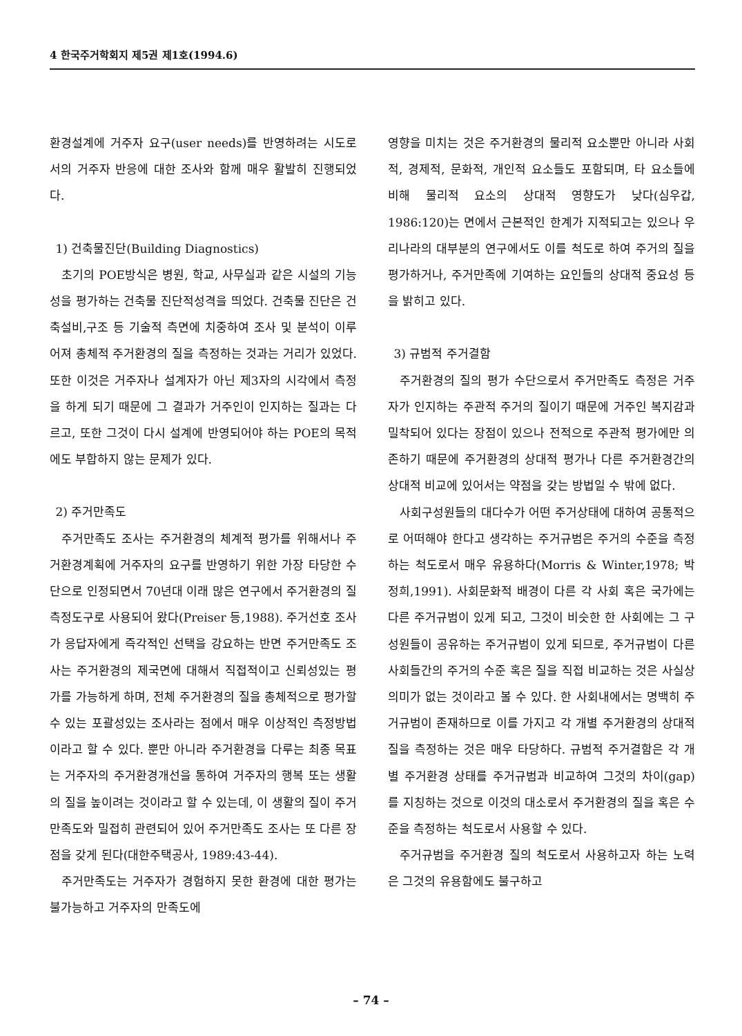4 한국주거학회지 제5권 제1호(1994.6)
환경설계에 거주자 요구(user needs)를 반영하려는 시도로서의 거주자 반응에 대한 조사와 함께 매우 활발히 진행되었다.
1) 건축물진단(Building Diagnostics)
초기의 POE방식은 병원, 학교, 사무실과 같은 시설의 기능성을 평가하는 건축물 진단적성격을 띄었다. 건축물 진단은 건축설비,구조 등 기술적 측면에 치중하여 조사 및 분석이 이루어져 총체적 주거환경의 질을 측정하는 것과는 거리가 있었다. 또한 이것은 거주자나 설계자가 아닌 제3자의 시각에서 측정을 하게 되기 때문에 그 결과가 거주인이 인지하는 질과는 다르고, 또한 그것이 다시 설계에 반영되어야 하는 POE의 목적에도 부합하지 않는 문제가 있다.
2) 주거만족도
주거만족도 조사는 주거환경의 체계적 평가를 위해서나 주거환경계획에 거주자의 요구를 반영하기 위한 가장 타당한 수단으로 인정되면서 70년대 이래 많은 연구에서 주거환경의 질 측정도구로 사용되어 왔다(Preiser 등,1988). 주거선호 조사가 응답자에게 즉각적인 선택을 강요하는 반면 주거만족도 조사는 주거환경의 제국면에 대해서 직접적이고 신뢰성있는 평가를 가능하게 하며, 전체 주거환경의 질을 총체적으로 평가할 수 있는 포괄성있는 조사라는 점에서 매우 이상적인 측정방법이라고 할 수 있다. 뿐만 아니라 주거환경을 다루는 최종 목표는 거주자의 주거환경개선을 통하여 거주자의 행복 또는 생활의 질을 높이려는 것이라고 할 수 있는데, 이 생활의 질이 주거만족도와 밀접히 관련되어 있어 주거만족도 조사는 또 다른 장점을 갖게 된다(대한주택공사, 1989:43-44).
주거만족도는 거주자가 경험하지 못한 환경에 대한 평가는 불가능하고 거주자의 만족도에
영향을 미치는 것은 주거환경의 물리적 요소뿐만 아니라 사회적, 경제적, 문화적, 개인적 요소들도 포함되며, 타 요소들에 비해 물리적 요소의 상대적 영향도가 낮다(심우갑, 1986:120)는 면에서 근본적인 한계가 지적되고는 있으나 우리나라의 대부분의 연구에서도 이를 척도로 하여 주거의 질을 평가하거나, 주거만족에 기여하는 요인들의 상대적 중요성 등을 밝히고 있다.
3) 규범적 주거결함
주거환경의 질의 평가 수단으로서 주거만족도 측정은 거주자가 인지하는 주관적 주거의 질이기 때문에 거주인 복지감과 밀착되어 있다는 장점이 있으나 전적으로 주관적 평가에만 의존하기 때문에 주거환경의 상대적 평가나 다른 주거환경간의 상대적 비교에 있어서는 약점을 갖는 방법일 수 밖에 없다.
사회구성원들의 대다수가 어떤 주거상태에 대하여 공통적으로 어떠해야 한다고 생각하는 주거규범은 주거의 수준을 측정하는 척도로서 매우 유용하다(Morris & Winter,1978; 박정희,1991). 사회문화적 배경이 다른 각 사회 혹은 국가에는 다른 주거규범이 있게 되고, 그것이 비슷한 한 사회에는 그 구성원들이 공유하는 주거규범이 있게 되므로, 주거규범이 다른 사회들간의 주거의 수준 혹은 질을 직접 비교하는 것은 사실상 의미가 없는 것이라고 볼 수 있다. 한 사회내에서는 명백히 주거규범이 존재하므로 이를 가지고 각 개별 주거환경의 상대적 질을 측정하는 것은 매우 타당하다. 규범적 주거결함은 각 개별 주거환경 상태를 주거규범과 비교하여 그것의 차이(gap)를 지칭하는 것으로 이것의 대소로서 주거환경의 질을 혹은 수준을 측정하는 척도로서 사용할 수 있다.
주거규범을 주거환경 질의 척도로서 사용하고자 하는 노력은 그것의 유용함에도 불구하고
– 74 –